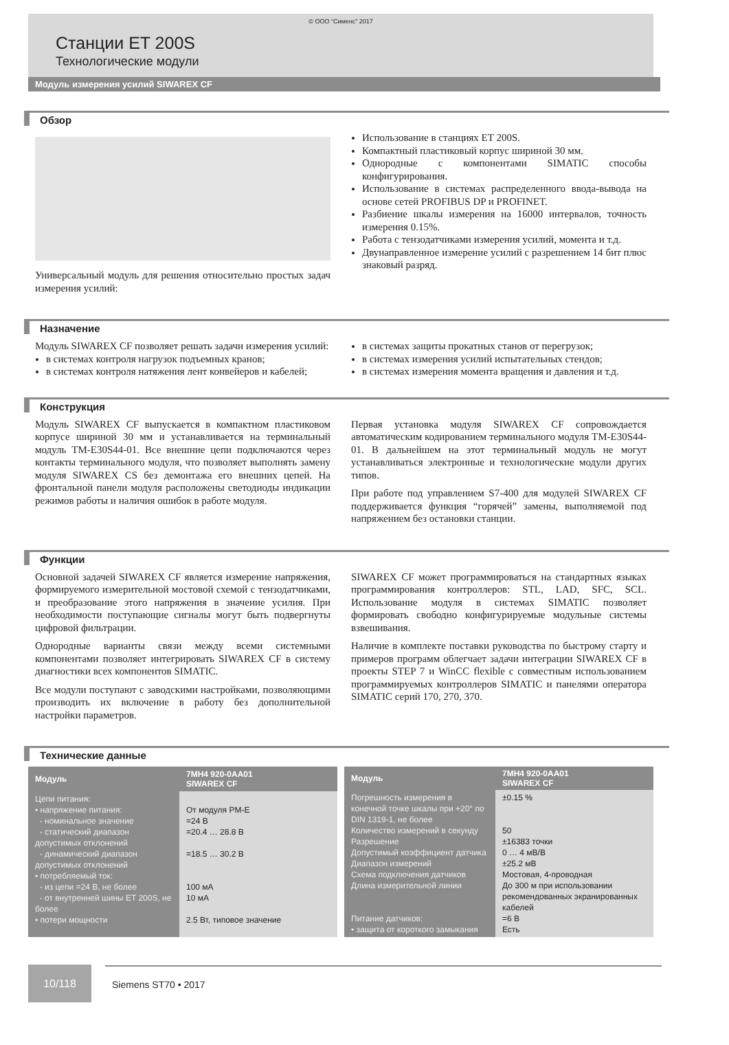© ООО “Сименс” 2017
Станции ET 200S
Технологические модули
Модуль измерения усилий SIWAREX CF
Обзор
Универсальный модуль для решения относительно простых задач измерения усилий:
Использование в станциях ET 200S.
Компактный пластиковый корпус шириной 30 мм.
Однородные с компонентами SIMATIC способы конфигурирования.
Использование в системах распределенного ввода-вывода на основе сетей PROFIBUS DP и PROFINET.
Разбиение шкалы измерения на 16000 интервалов, точность измерения 0.15%.
Работа с тензодатчиками измерения усилий, момента и т.д.
Двунаправленное измерение усилий с разрешением 14 бит плюс знаковый разряд.
Назначение
Модуль SIWAREX CF позволяет решать задачи измерения усилий:
в системах контроля нагрузок подъемных кранов;
в системах контроля натяжения лент конвейеров и кабелей;
в системах защиты прокатных станов от перегрузок;
в системах измерения усилий испытательных стендов;
в системах измерения момента вращения и давления и т.д.
Конструкция
Модуль SIWAREX CF выпускается в компактном пластиковом корпусе шириной 30 мм и устанавливается на терминальный модуль TM-E30S44-01. Все внешние цепи подключаются через контакты терминального модуля, что позволяет выполнять замену модуля SIWAREX CS без демонтажа его внешних цепей. На фронтальной панели модуля расположены светодиоды индикации режимов работы и наличия ошибок в работе модуля.
Первая установка модуля SIWAREX CF сопровождается автоматическим кодированием терминального модуля TM-E30S44-01. В дальнейшем на этот терминальный модуль не могут устанавливаться электронные и технологические модули других типов.
При работе под управлением S7-400 для модулей SIWAREX CF поддерживается функция “горячей” замены, выполняемой под напряжением без остановки станции.
Функции
Основной задачей SIWAREX CF является измерение напряжения, формируемого измерительной мостовой схемой с тензодатчиками, и преобразование этого напряжения в значение усилия. При необходимости поступающие сигналы могут быть подвергнуты цифровой фильтрации.
Однородные варианты связи между всеми системными компонентами позволяет интегрировать SIWAREX CF в систему диагностики всех компонентов SIMATIC.
Все модули поступают с заводскими настройками, позволяющими производить их включение в работу без дополнительной настройки параметров.
SIWAREX CF может программироваться на стандартных языках программирования контроллеров: STL, LAD, SFC, SCL. Использование модуля в системах SIMATIC позволяет формировать свободно конфигурируемые модульные системы взвешивания.
Наличие в комплекте поставки руководства по быстрому старту и примеров программ облегчает задачи интеграции SIWAREX CF в проекты STEP 7 и WinCC flexible с совместным использованием программируемых контроллеров SIMATIC и панелями оператора SIMATIC серий 170, 270, 370.
Технические данные
| Модуль | 7MH4 920-0AA01 SIWAREX CF |
| --- | --- |
| Цепи питания: • напряжение питания: - номинальное значение - статический диапазон допустимых отклонений - динамический диапазон допустимых отклонений • потребляемый ток: - из цепи =24 В, не более - от внутренней шины ET 200S, не более • потери мощности | От модуля PM-E =24 В =20.4 … 28.8 В =18.5 … 30.2 В 100 мА 10 мА 2.5 Вт, типовое значение |
| Модуль | 7MH4 920-0AA01 SIWAREX CF |
| --- | --- |
| Погрешность измерения в конечной точке шкалы при +20° по DIN 1319-1, не более Количество измерений в секунду Разрешение Допустимый коэффициент датчика Диапазон измерений Схема подключения датчиков Длина измерительной линии Питание датчиков: • защита от короткого замыкания | ±0.15 % 50 ±16383 точки 0 … 4 мВ/В ±25.2 мВ Мостовая, 4-проводная До 300 м при использовании рекомендованных экранированных кабелей =6 В Есть |
10/118
Siemens ST70 • 2017